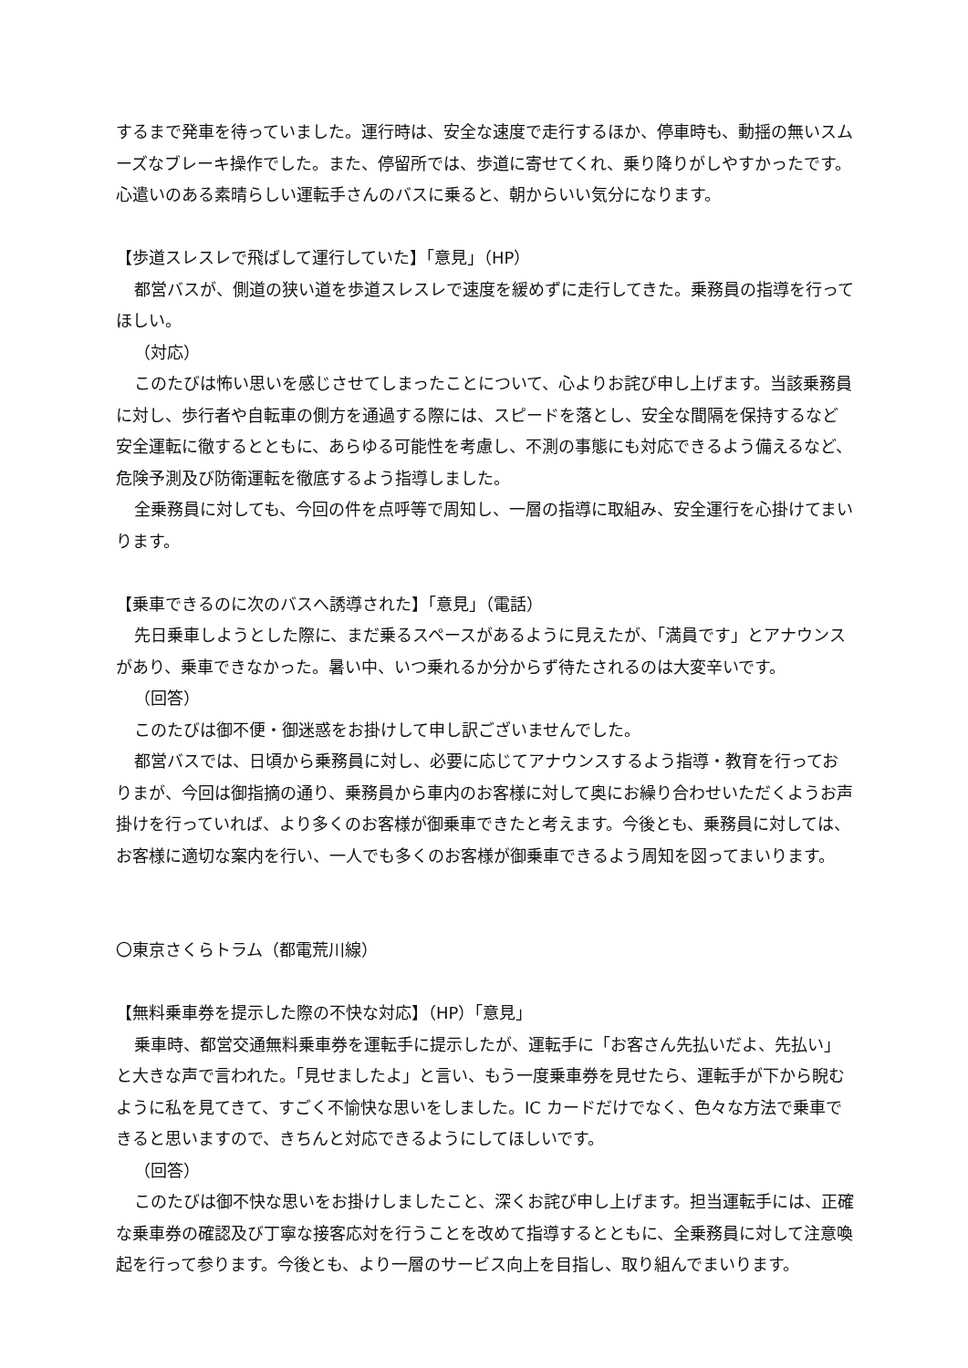するまで発車を待っていました。運行時は、安全な速度で走行するほか、停車時も、動揺の無いスムーズなブレーキ操作でした。また、停留所では、歩道に寄せてくれ、乗り降りがしやすかったです。心遣いのある素晴らしい運転手さんのバスに乗ると、朝からいい気分になります。
【歩道スレスレで飛ばして運行していた】「意見」（HP）
都営バスが、側道の狭い道を歩道スレスレで速度を緩めずに走行してきた。乗務員の指導を行ってほしい。
（対応）
このたびは怖い思いを感じさせてしまったことについて、心よりお詫び申し上げます。当該乗務員に対し、歩行者や自転車の側方を通過する際には、スピードを落とし、安全な間隔を保持するなど安全運転に徹するとともに、あらゆる可能性を考慮し、不測の事態にも対応できるよう備えるなど、危険予測及び防衛運転を徹底するよう指導しました。
全乗務員に対しても、今回の件を点呼等で周知し、一層の指導に取組み、安全運行を心掛けてまいります。
【乗車できるのに次のバスへ誘導された】「意見」（電話）
先日乗車しようとした際に、まだ乗るスペースがあるように見えたが、「満員です」とアナウンスがあり、乗車できなかった。暑い中、いつ乗れるか分からず待たされるのは大変辛いです。
（回答）
このたびは御不便・御迷惑をお掛けして申し訳ございませんでした。
都営バスでは、日頃から乗務員に対し、必要に応じてアナウンスするよう指導・教育を行っておりまが、今回は御指摘の通り、乗務員から車内のお客様に対して奥にお繰り合わせいただくようお声掛けを行っていれば、より多くのお客様が御乗車できたと考えます。今後とも、乗務員に対しては、お客様に適切な案内を行い、一人でも多くのお客様が御乗車できるよう周知を図ってまいります。
〇東京さくらトラム（都電荒川線）
【無料乗車券を提示した際の不快な対応】（HP）「意見」
乗車時、都営交通無料乗車券を運転手に提示したが、運転手に「お客さん先払いだよ、先払い」と大きな声で言われた。「見せましたよ」と言い、もう一度乗車券を見せたら、運転手が下から睨むように私を見てきて、すごく不愉快な思いをしました。IC カードだけでなく、色々な方法で乗車できると思いますので、きちんと対応できるようにしてほしいです。
（回答）
このたびは御不快な思いをお掛けしましたこと、深くお詫び申し上げます。担当運転手には、正確な乗車券の確認及び丁寧な接客応対を行うことを改めて指導するとともに、全乗務員に対して注意喚起を行って参ります。今後とも、より一層のサービス向上を目指し、取り組んでまいります。